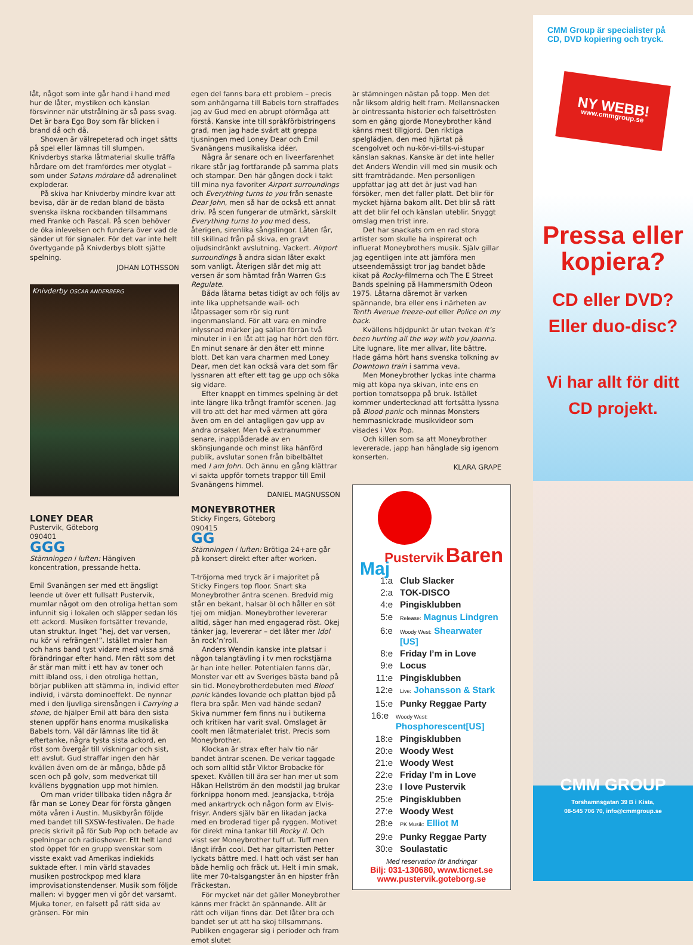låt, något som inte går hand i hand med hur de låter, mystiken och känslan försvinner när utstrålning är så pass svag. Det är bara Ego Boy som får blicken i brand då och då.
Showen är välrepeterad och inget sätts på spel eller lämnas till slumpen. Knivderbys starka låtmaterial skulle träffa hårdare om det framfördes mer otyglat – som under Satans mördare då adrenalinet exploderar.
På skiva har Knivderby mindre kvar att bevisa, där är de redan bland de bästa svenska ilskna rockbanden tillsammans med Franke och Pascal. På scen behöver de öka inlevelsen och fundera över vad de sänder ut för signaler. För det var inte helt övertygande på Knivderbys blott sjätte spelning.
JOHAN LOTHSSON
Knivderby OSCAR ANDERBERG
LONEY DEAR
Pustervik, Göteborg
090401
GGG
Stämningen i luften: Hängiven koncentration, pressande hetta.
Emil Svanängen ser med ett ängsligt leende ut över ett fullsatt Pustervik, mumlar något om den otroliga hettan som infunnit sig i lokalen och släpper sedan lös ett ackord. Musiken fortsätter trevande, utan struktur. Inget ”hej, det var versen, nu kör vi refrängen!”. Istället maler han och hans band tyst vidare med vissa små förändringar efter hand. Men rätt som det är står man mitt i ett hav av toner och mitt ibland oss, i den otroliga hettan, börjar publiken att stämma in, individ efter individ, i värsta dominoeffekt. De nynnar med i den ljuvliga sirensången i Carrying a stone, de hjälper Emil att bära den sista stenen uppför hans enorma musikaliska Babels torn. Väl där lämnas lite tid åt eftertanke, några tysta sista ackord, en röst som övergår till viskningar och sist, ett avslut. Gud straffar ingen den här kvällen även om de är många, både på scen och på golv, som medverkat till kvällens byggnation upp mot himlen.
Om man vrider tillbaka tiden några år får man se Loney Dear för första gången möta våren i Austin. Musikbyrån följde med bandet till SXSW-festivalen. De hade precis skrivit på för Sub Pop och betade av spelningar och radioshower. Ett helt land stod öppet för en grupp svenskar som visste exakt vad Amerikas indiekids suktade efter. I min värld stavades musiken postrockpop med klara improvisationstendenser. Musik som följde mallen: vi bygger men vi gör det varsamt. Mjuka toner, en falsett på rätt sida av gränsen. För min
egen del fanns bara ett problem – precis som anhängarna till Babels torn straffades jag av Gud med en abrupt oförmåga att förstå. Kanske inte till språkförbistringens grad, men jag hade svårt att greppa tjusningen med Loney Dear och Emil Svanängens musikaliska idéer.
Några år senare och en liveerfarenhet rikare står jag fortfarande på samma plats och stampar. Den här gången dock i takt till mina nya favoriter Airport surroundings och Everything turns to you från senaste Dear John, men så har de också ett annat driv. På scen fungerar de utmärkt, särskilt Everything turns to you med dess, återigen, sirenlika sångslingor. Låten får, till skillnad från på skiva, en gravt oljudsindränkt avslutning. Vackert. Airport surroundings å andra sidan låter exakt som vanligt. Återigen slår det mig att versen är som hämtad från Warren G:s Regulate.
Båda låtarna betas tidigt av och följs av inte lika upphetsande wail- och låtpassager som rör sig runt ingenmansland. För att vara en mindre inlyssnad märker jag sällan förrän två minuter in i en låt att jag har hört den förr. En minut senare är den åter ett minne blott. Det kan vara charmen med Loney Dear, men det kan också vara det som får lyssnaren att efter ett tag ge upp och söka sig vidare.
Efter knappt en timmes spelning är det inte längre lika trångt framför scenen. Jag vill tro att det har med värmen att göra även om en del antagligen gav upp av andra orsaker. Men två extranummer senare, inapplåderade av en skönsjungande och minst lika hänförd publik, avslutar sonen från bibelbältet med I am John. Och ännu en gång klättrar vi sakta uppför tornets trappor till Emil Svanängens himmel.
DANIEL MAGNUSSON
MONEYBROTHER
Sticky Fingers, Göteborg
090415
GG
Stämningen i luften: Brötiga 24+are går på konsert direkt efter after worken.
T-tröjorna med tryck är i majoritet på Sticky Fingers top floor. Snart ska Moneybrother äntra scenen. Bredvid mig står en bekant, halsar öl och håller en söt tjej om midjan. Moneybrother levererar alltid, säger han med engagerad röst. Okej tänker jag, levererar – det låter mer Idol än rock’n’roll.
Anders Wendin kanske inte platsar i någon talangtävling i tv men rockstjärna är han inte heller. Potentialen fanns där, Monster var ett av Sveriges bästa band på sin tid. Moneybrotherdebuten med Blood panic kändes lovande och plattan bjöd på flera bra spår. Men vad hände sedan? Skiva nummer fem finns nu i butikerna och kritiken har varit sval. Omslaget är coolt men låtmaterialet trist. Precis som Moneybrother.
Klockan är strax efter halv tio när bandet äntrar scenen. De verkar taggade och som alltid står Viktor Brobacke för spexet. Kvällen till ära ser han mer ut som Håkan Hellström än den modstil jag brukar förknippa honom med. Jeansjacka, t-tröja med ankartryck och någon form av Elvis-frisyr. Anders själv bär en likadan jacka med en broderad tiger på ryggen. Motivet för direkt mina tankar till Rocky II. Och visst ser Moneybrother tuff ut. Tuff men långt ifrån cool. Det har gitarristen Petter lyckats bättre med. I hatt och väst ser han både hemlig och fräck ut. Helt i min smak, lite mer 70-talsgangster än en hipster från Fräckestan.
För mycket när det gäller Moneybrother känns mer fräckt än spännande. Allt är rätt och viljan finns där. Det låter bra och bandet ser ut att ha skoj tillsammans. Publiken engagerar sig i perioder och fram emot slutet
är stämningen nästan på topp. Men det når liksom aldrig helt fram. Mellansnacken är ointressanta historier och falsettrösten som en gång gjorde Moneybrother känd känns mest tillgjord. Den riktiga spelglädjen, den med hjärtat på scengolvet och nu-kör-vi-tills-vi-stupar känslan saknas. Kanske är det inte heller det Anders Wendin vill med sin musik och sitt framträdande. Men personligen uppfattar jag att det är just vad han försöker, men det faller platt. Det blir för mycket hjärna bakom allt. Det blir så rätt att det blir fel och känslan uteblir. Snyggt omslag men trist inre.
Det har snackats om en rad stora artister som skulle ha inspirerat och influerat Moneybrothers musik. Själv gillar jag egentligen inte att jämföra men utseendemässigt tror jag bandet både kikat på Rocky-filmerna och The E Street Bands spelning på Hammersmith Odeon 1975. Låtarna däremot är varken spännande, bra eller ens i närheten av Tenth Avenue freeze-out eller Police on my back.
Kvällens höjdpunkt är utan tvekan It’s been hurting all the way with you Joanna. Lite lugnare, lite mer allvar, lite bättre. Hade gärna hört hans svenska tolkning av Downtown train i samma veva.
Men Moneybrother lyckas inte charma mig att köpa nya skivan, inte ens en portion tomatsoppa på bruk. Istället kommer undertecknad att fortsätta lyssna på Blood panic och minnas Monsters hemmasnickrade musikvideor som visades i Vox Pop.
Och killen som sa att Moneybrother levererade, japp han hånglade sig igenom konserten.
KLARA GRAPE
Pustervik Baren
Maj
1:a Club Slacker
2:a TOK-DISCO
4:e Pingisklubben
5:e Release: Magnus Lindgren
6:e Woody West: Shearwater [US]
8:e Friday I’m in Love
9:e Locus
11:e Pingisklubben
12:e Live: Johansson & Stark
15:e Punky Reggae Party
16:e Woody West: Phosphorescent[US]
18:e Pingisklubben
20:e Woody West
21:e Woody West
22:e Friday I’m in Love
23:e I love Pustervik
25:e Pingisklubben
27:e Woody West
28:e PK Musik: Elliot M
29:e Punky Reggae Party
30:e Soulastatic
Med reservation för ändringar
Bilj: 031-130680, www.ticnet.se
www.pustervik.goteborg.se
CMM Group är specialister på CD, DVD kopiering och tryck.
NY WEBB!
www.cmmgroup.se
Pressa eller kopiera?
CD eller DVD?
Eller duo-disc?
Vi har allt för ditt CD projekt.
CMM GROUP
Torshamnsgatan 39 B i Kista,
08-545 706 70, info@cmmgroup.se